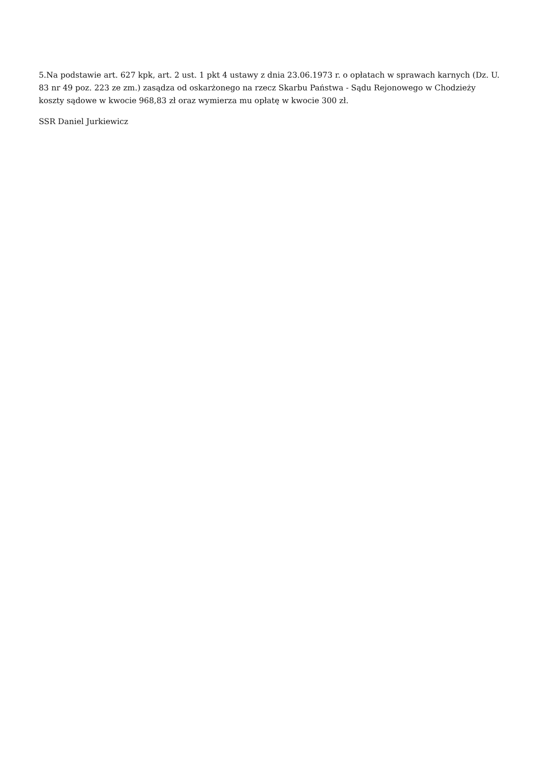5.Na podstawie art. 627 kpk, art. 2 ust. 1 pkt 4 ustawy z dnia 23.06.1973 r. o opłatach w sprawach karnych (Dz. U. 83 nr 49 poz. 223 ze zm.) zasądza od oskarżonego na rzecz Skarbu Państwa - Sądu Rejonowego w Chodzieży koszty sądowe w kwocie 968,83 zł oraz wymierza mu opłatę w kwocie 300 zł.
SSR Daniel Jurkiewicz